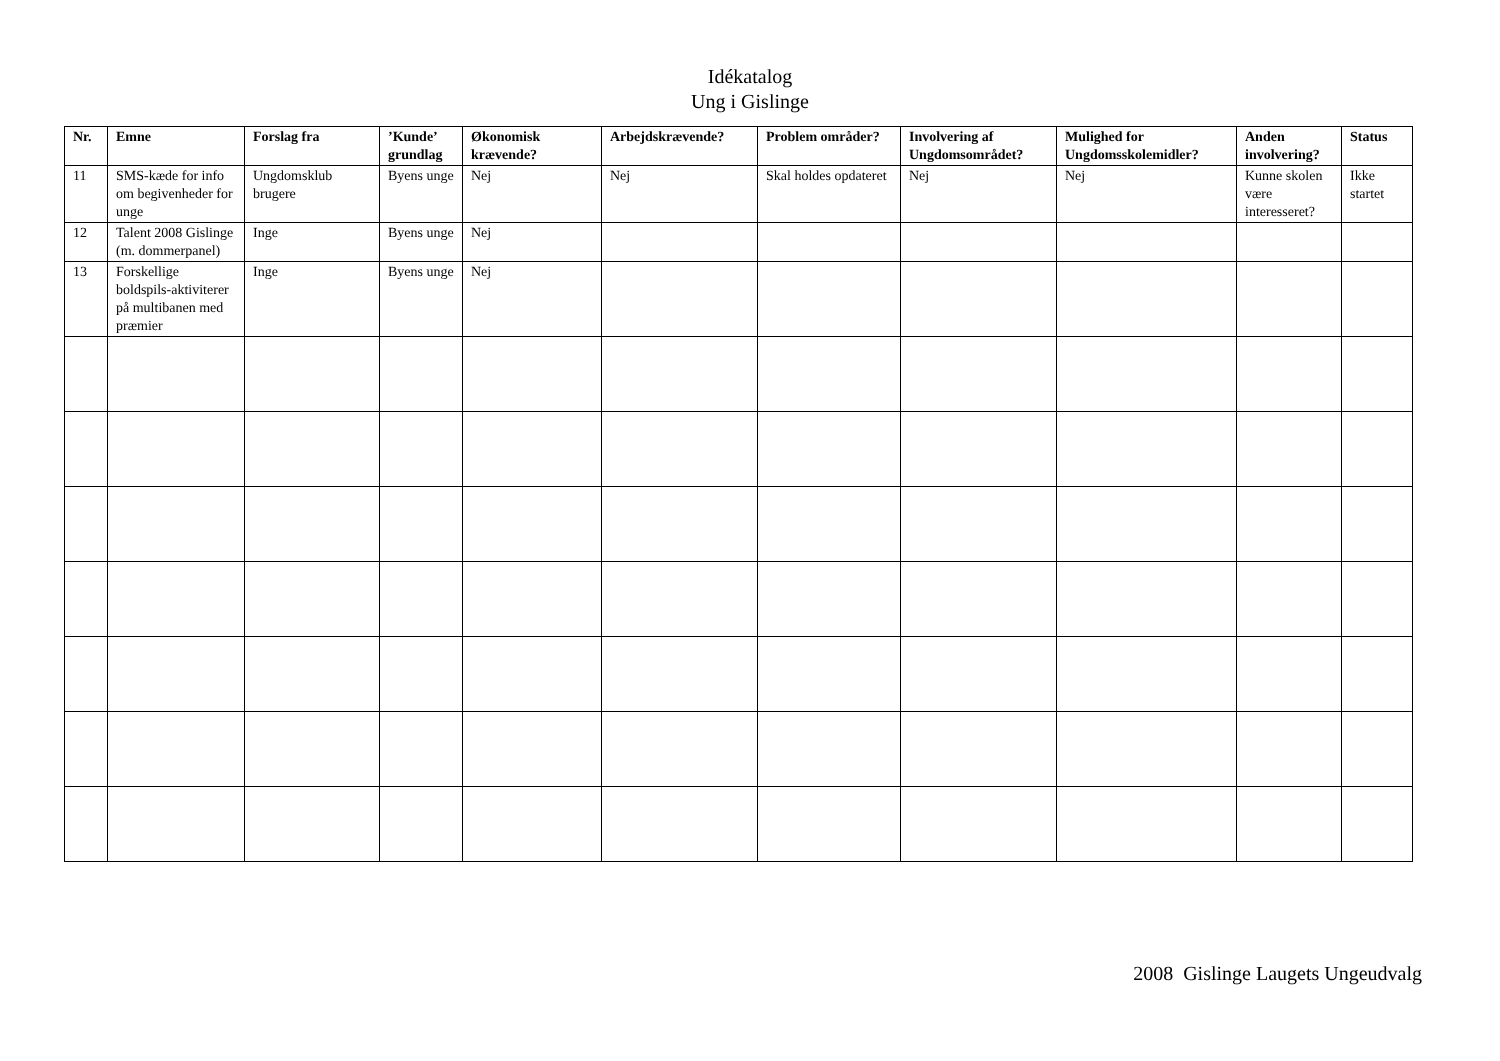Idékatalog
Ung i Gislinge
| Nr. | Emne | Forslag fra | ’Kunde’ grundlag | Økonomisk krævende? | Arbejdskrævende? | Problem områder? | Involvering af Ungdomsområdet? | Mulighed for Ungdomsskolemidler? | Anden involvering? | Status |
| --- | --- | --- | --- | --- | --- | --- | --- | --- | --- | --- |
| 11 | SMS-kæde for info om begivenheder for unge | Ungdomsklub brugere | Byens unge | Nej | Nej | Skal holdes opdateret | Nej | Nej | Kunne skolen være interesseret? | Ikke startet |
| 12 | Talent 2008 Gislinge (m. dommerpanel) | Inge | Byens unge | Nej | | | | | | |
| 13 | Forskellige boldspils-aktiviterer på multibanen med præmier | Inge | Byens unge | Nej | | | | | | |
2008 Gislinge Laugets Ungeudvalg